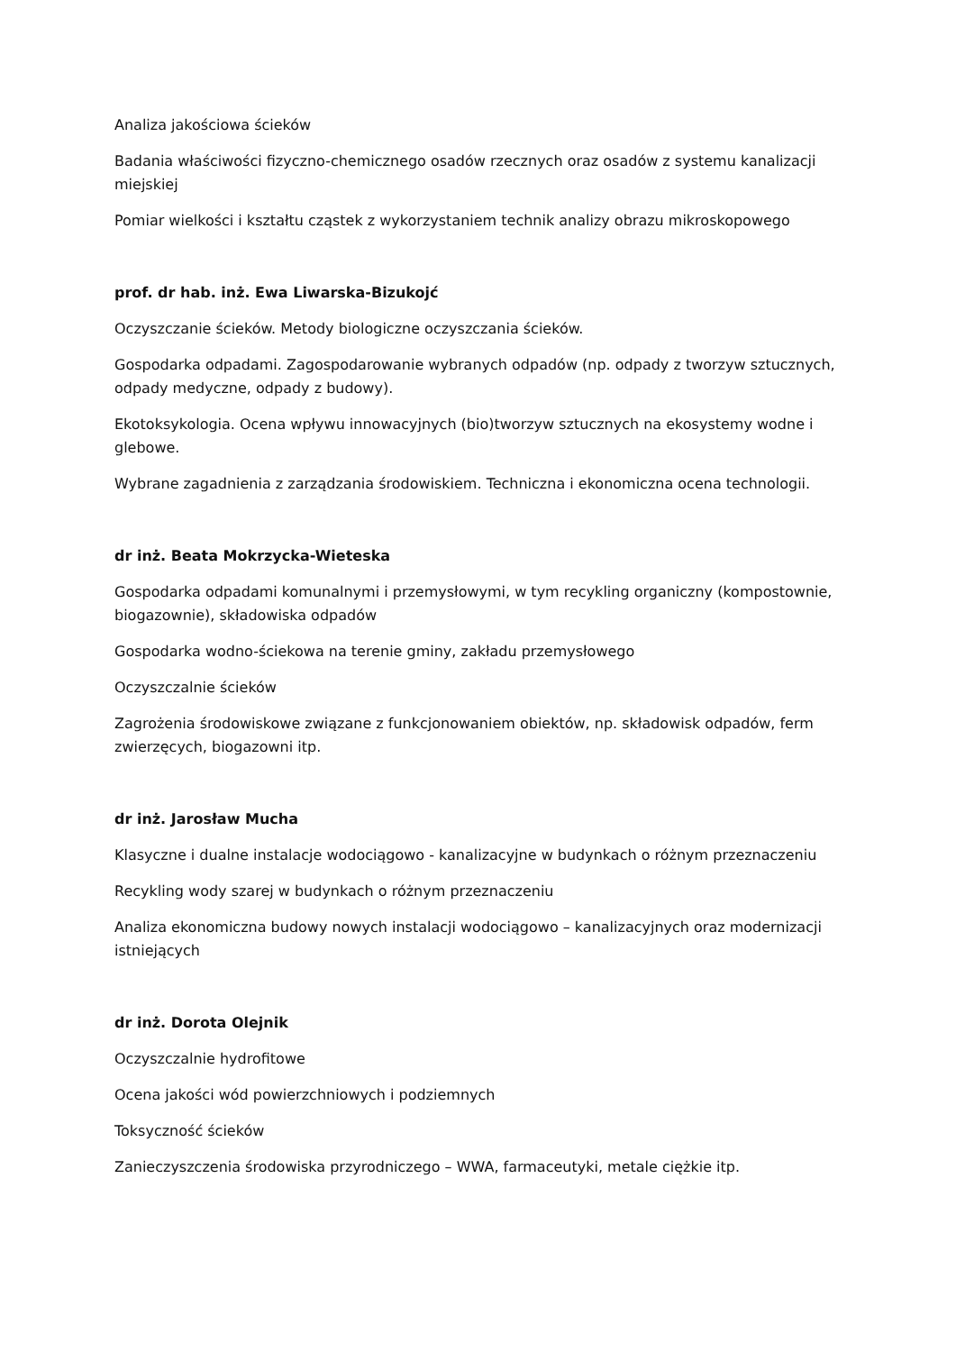Analiza jakościowa ścieków
Badania właściwości fizyczno-chemicznego osadów rzecznych oraz osadów z systemu kanalizacji miejskiej
Pomiar wielkości i kształtu cząstek z wykorzystaniem technik analizy obrazu mikroskopowego
prof. dr hab. inż. Ewa Liwarska-Bizukojć
Oczyszczanie ścieków. Metody biologiczne oczyszczania ścieków.
Gospodarka odpadami. Zagospodarowanie wybranych odpadów (np. odpady z tworzyw sztucznych, odpady medyczne, odpady z budowy).
Ekotoksykologia. Ocena wpływu innowacyjnych (bio)tworzyw sztucznych na ekosystemy wodne i glebowe.
Wybrane zagadnienia z zarządzania środowiskiem. Techniczna i ekonomiczna ocena technologii.
dr inż. Beata Mokrzycka-Wieteska
Gospodarka odpadami komunalnymi i przemysłowymi, w tym recykling organiczny (kompostownie, biogazownie), składowiska odpadów
Gospodarka wodno-ściekowa na terenie gminy, zakładu przemysłowego
Oczyszczalnie ścieków
Zagrożenia środowiskowe związane z funkcjonowaniem obiektów, np. składowisk odpadów, ferm zwierzęcych, biogazowni itp.
dr inż. Jarosław Mucha
Klasyczne i dualne instalacje wodociągowo - kanalizacyjne w budynkach o różnym przeznaczeniu
Recykling wody szarej w budynkach o różnym przeznaczeniu
Analiza ekonomiczna budowy nowych instalacji wodociągowo – kanalizacyjnych oraz modernizacji istniejących
dr inż. Dorota Olejnik
Oczyszczalnie hydrofitowe
Ocena jakości wód powierzchniowych i podziemnych
Toksyczność ścieków
Zanieczyszczenia środowiska przyrodniczego – WWA, farmaceutyki, metale ciężkie itp.